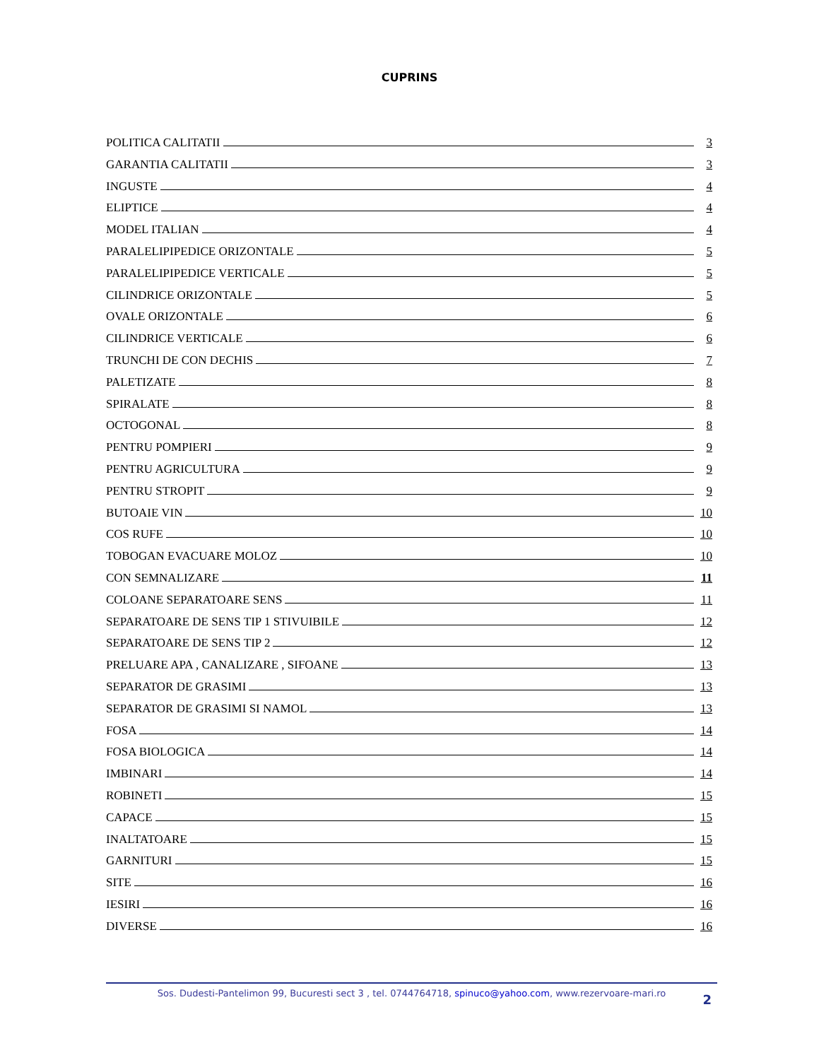CUPRINS
POLITICA CALITATII 3
GARANTIA CALITATII 3
INGUSTE 4
ELIPTICE 4
MODEL ITALIAN 4
PARALELIPIPEDICE ORIZONTALE 5
PARALELIPIPEDICE VERTICALE 5
CILINDRICE ORIZONTALE 5
OVALE ORIZONTALE 6
CILINDRICE VERTICALE 6
TRUNCHI DE CON DECHIS 7
PALETIZATE 8
SPIRALATE 8
OCTOGONAL 8
PENTRU POMPIERI 9
PENTRU AGRICULTURA 9
PENTRU STROPIT 9
BUTOAIE VIN 10
COS RUFE 10
TOBOGAN EVACUARE MOLOZ 10
CON SEMNALIZARE 11
COLOANE SEPARATOARE SENS 11
SEPARATOARE DE SENS TIP 1 STIVUIBILE 12
SEPARATOARE DE SENS TIP 2 12
PRELUARE APA , CANALIZARE , SIFOANE 13
SEPARATOR DE GRASIMI 13
SEPARATOR DE GRASIMI SI NAMOL 13
FOSA 14
FOSA BIOLOGICA 14
IMBINARI 14
ROBINETI 15
CAPACE 15
INALTATOARE 15
GARNITURI 15
SITE 16
IESIRI 16
DIVERSE 16
Sos. Dudesti-Pantelimon 99, Bucuresti sect 3 , tel. 0744764718, spinuco@yahoo.com, www.rezervoare-mari.ro
2